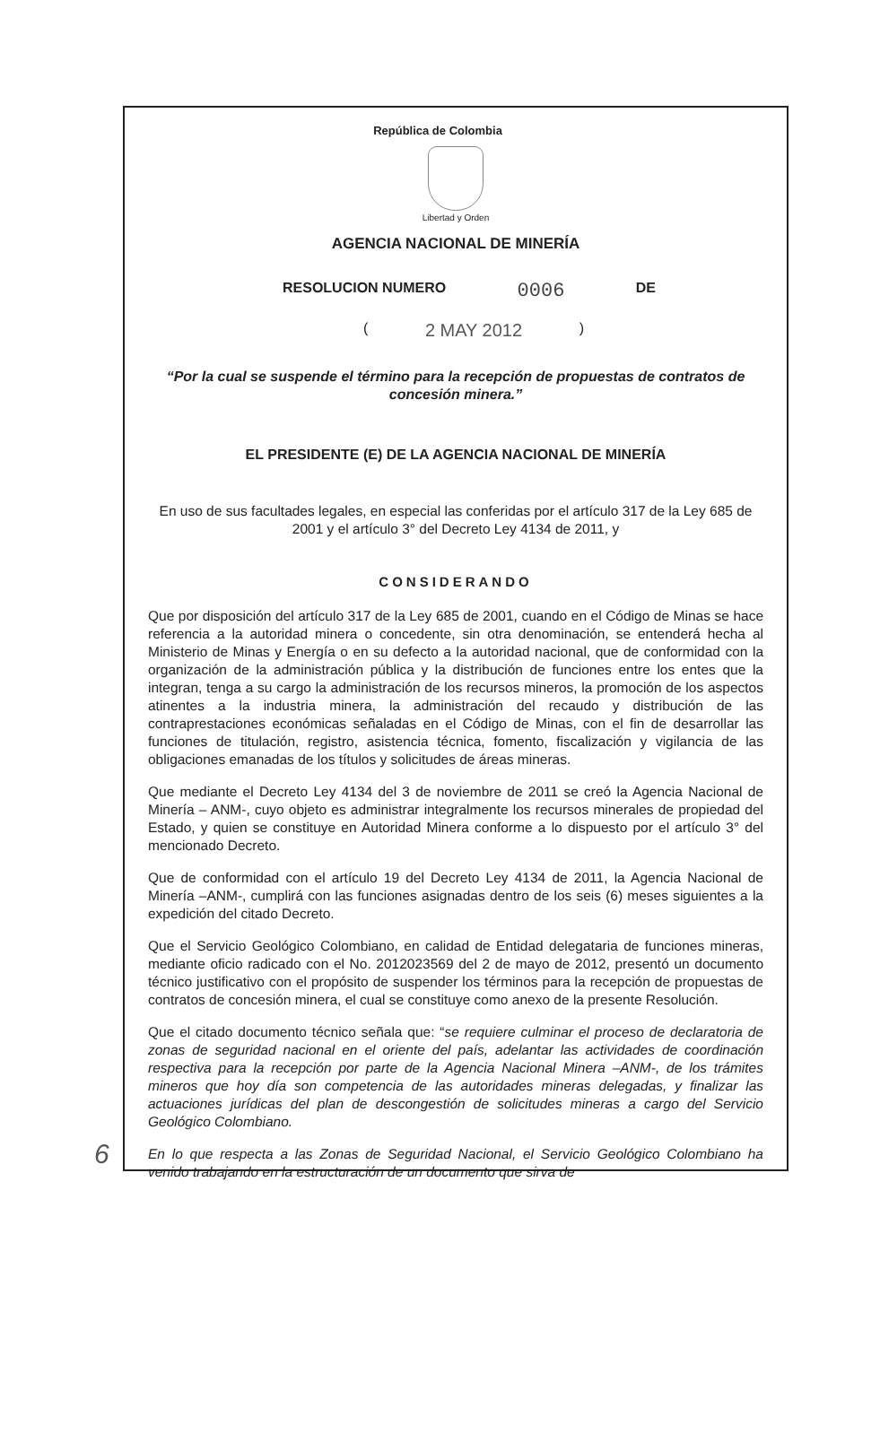República de Colombia
Libertad y Orden
AGENCIA NACIONAL DE MINERÍA
RESOLUCION NUMERO 0006 DE
( 2 MAY 2012 )
“Por la cual se suspende el término para la recepción de propuestas de contratos de concesión minera.”
EL PRESIDENTE (E) DE LA AGENCIA NACIONAL DE MINERÍA
En uso de sus facultades legales, en especial las conferidas por el artículo 317 de la Ley 685 de 2001 y el artículo 3° del Decreto Ley 4134 de 2011, y
CONSIDERANDO
Que por disposición del artículo 317 de la Ley 685 de 2001, cuando en el Código de Minas se hace referencia a la autoridad minera o concedente, sin otra denominación, se entenderá hecha al Ministerio de Minas y Energía o en su defecto a la autoridad nacional, que de conformidad con la organización de la administración pública y la distribución de funciones entre los entes que la integran, tenga a su cargo la administración de los recursos mineros, la promoción de los aspectos atinentes a la industria minera, la administración del recaudo y distribución de las contraprestaciones económicas señaladas en el Código de Minas, con el fin de desarrollar las funciones de titulación, registro, asistencia técnica, fomento, fiscalización y vigilancia de las obligaciones emanadas de los títulos y solicitudes de áreas mineras.
Que mediante el Decreto Ley 4134 del 3 de noviembre de 2011 se creó la Agencia Nacional de Minería – ANM-, cuyo objeto es administrar integralmente los recursos minerales de propiedad del Estado, y quien se constituye en Autoridad Minera conforme a lo dispuesto por el artículo 3° del mencionado Decreto.
Que de conformidad con el artículo 19 del Decreto Ley 4134 de 2011, la Agencia Nacional de Minería –ANM-, cumplirá con las funciones asignadas dentro de los seis (6) meses siguientes a la expedición del citado Decreto.
Que el Servicio Geológico Colombiano, en calidad de Entidad delegataria de funciones mineras, mediante oficio radicado con el No. 2012023569 del 2 de mayo de 2012, presentó un documento técnico justificativo con el propósito de suspender los términos para la recepción de propuestas de contratos de concesión minera, el cual se constituye como anexo de la presente Resolución.
Que el citado documento técnico señala que: “se requiere culminar el proceso de declaratoria de zonas de seguridad nacional en el oriente del país, adelantar las actividades de coordinación respectiva para la recepción por parte de la Agencia Nacional Minera –ANM-, de los trámites mineros que hoy día son competencia de las autoridades mineras delegadas, y finalizar las actuaciones jurídicas del plan de descongestión de solicitudes mineras a cargo del Servicio Geológico Colombiano.
En lo que respecta a las Zonas de Seguridad Nacional, el Servicio Geológico Colombiano ha venido trabajando en la estructuración de un documento que sirva de
6